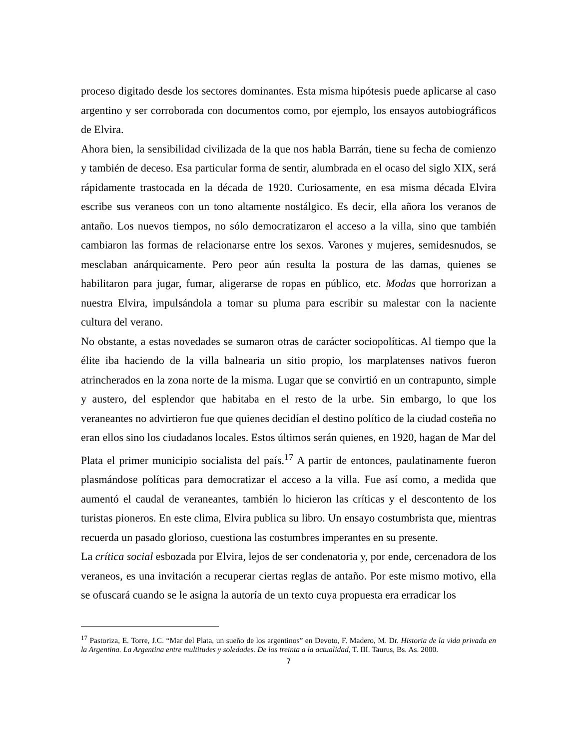proceso digitado desde los sectores dominantes. Esta misma hipótesis puede aplicarse al caso argentino y ser corroborada con documentos como, por ejemplo, los ensayos autobiográficos de Elvira.
Ahora bien, la sensibilidad civilizada de la que nos habla Barrán, tiene su fecha de comienzo y también de deceso. Esa particular forma de sentir, alumbrada en el ocaso del siglo XIX, será rápidamente trastocada en la década de 1920. Curiosamente, en esa misma década Elvira escribe sus veraneos con un tono altamente nostálgico. Es decir, ella añora los veranos de antaño. Los nuevos tiempos, no sólo democratizaron el acceso a la villa, sino que también cambiaron las formas de relacionarse entre los sexos. Varones y mujeres, semidesnudos, se mesclaban anárquicamente. Pero peor aún resulta la postura de las damas, quienes se habilitaron para jugar, fumar, aligerarse de ropas en público, etc. Modas que horrorizan a nuestra Elvira, impulsándola a tomar su pluma para escribir su malestar con la naciente cultura del verano.
No obstante, a estas novedades se sumaron otras de carácter sociopolíticas. Al tiempo que la élite iba haciendo de la villa balnearia un sitio propio, los marplatenses nativos fueron atrincherados en la zona norte de la misma. Lugar que se convirtió en un contrapunto, simple y austero, del esplendor que habitaba en el resto de la urbe. Sin embargo, lo que los veraneantes no advirtieron fue que quienes decidían el destino político de la ciudad costeña no eran ellos sino los ciudadanos locales. Estos últimos serán quienes, en 1920, hagan de Mar del Plata el primer municipio socialista del país.<sup>17</sup> A partir de entonces, paulatinamente fueron plasmándose políticas para democratizar el acceso a la villa. Fue así como, a medida que aumentó el caudal de veraneantes, también lo hicieron las críticas y el descontento de los turistas pioneros. En este clima, Elvira publica su libro. Un ensayo costumbrista que, mientras recuerda un pasado glorioso, cuestiona las costumbres imperantes en su presente.
La crítica social esbozada por Elvira, lejos de ser condenatoria y, por ende, cercenadora de los veraneos, es una invitación a recuperar ciertas reglas de antaño. Por este mismo motivo, ella se ofuscará cuando se le asigna la autoría de un texto cuya propuesta era erradicar los
<sup>17</sup> Pastoriza, E. Torre, J.C. “Mar del Plata, un sueño de los argentinos” en Devoto, F. Madero, M. Dr. Historia de la vida privada en la Argentina. La Argentina entre multitudes y soledades. De los treinta a la actualidad, T. III. Taurus, Bs. As. 2000.
7